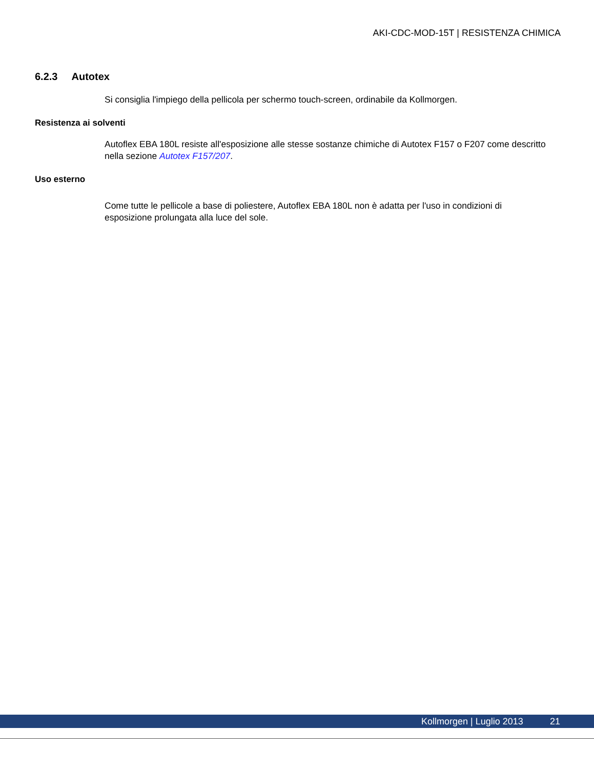AKI-CDC-MOD-15T | RESISTENZA CHIMICA
6.2.3 Autotex
Si consiglia l'impiego della pellicola per schermo touch-screen, ordinabile da Kollmorgen.
Resistenza ai solventi
Autoflex EBA 180L resiste all'esposizione alle stesse sostanze chimiche di Autotex F157 o F207 come descritto nella sezione Autotex F157/207.
Uso esterno
Come tutte le pellicole a base di poliestere, Autoflex EBA 180L non è adatta per l'uso in condizioni di esposizione prolungata alla luce del sole.
Kollmorgen | Luglio 2013 21